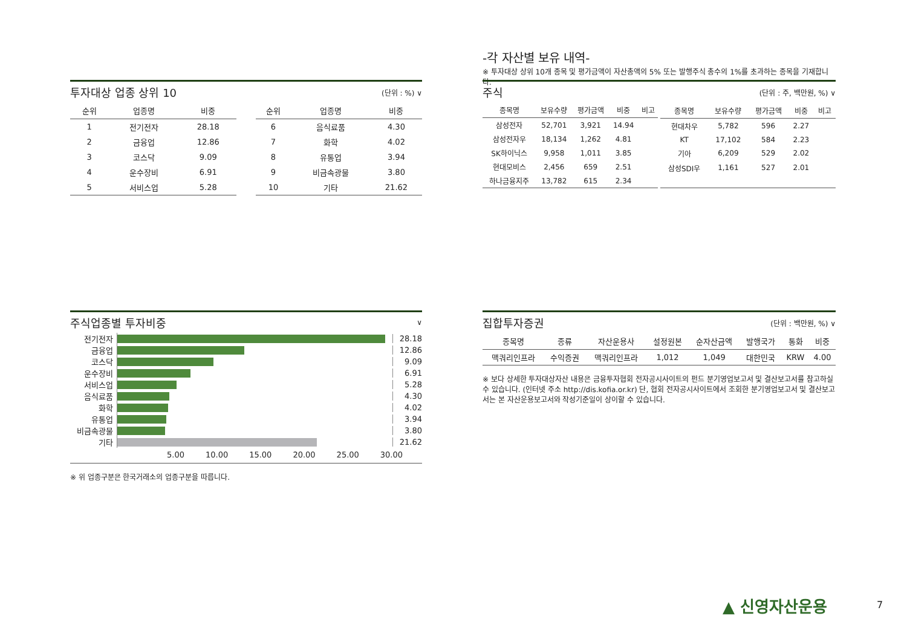-각 자산별 보유 내역-
※ 투자대상 상위 10개 종목 및 평가금액이 자산총액의 5% 또는 발행주식 총수의 1%를 초과하는 종목을 기재합니다.
투자대상 업종 상위 10 (단위 : %) ∨
| 순위 | 업종명 | 비중 |
| --- | --- | --- |
| 1 | 전기전자 | 28.18 |
| 2 | 금융업 | 12.86 |
| 3 | 코스닥 | 9.09 |
| 4 | 운수장비 | 6.91 |
| 5 | 서비스업 | 5.28 |
| 순위 | 업종명 | 비중 |
| --- | --- | --- |
| 6 | 음식료품 | 4.30 |
| 7 | 화학 | 4.02 |
| 8 | 유통업 | 3.94 |
| 9 | 비금속광물 | 3.80 |
| 10 | 기타 | 21.62 |
주식 (단위 : 주, 백만원, %) ∨
| 종목명 | 보유수량 | 평가금액 | 비중 | 비고 |
| --- | --- | --- | --- | --- |
| 삼성전자 | 52,701 | 3,921 | 14.94 | |
| 삼성전자우 | 18,134 | 1,262 | 4.81 | |
| SK하이닉스 | 9,958 | 1,011 | 3.85 | |
| 현대모비스 | 2,456 | 659 | 2.51 | |
| 하나금융지주 | 13,782 | 615 | 2.34 | |
| 종목명 | 보유수량 | 평가금액 | 비중 | 비고 |
| --- | --- | --- | --- | --- |
| 현대차우 | 5,782 | 596 | 2.27 | |
| KT | 17,102 | 584 | 2.23 | |
| 기아 | 6,209 | 529 | 2.02 | |
| 삼성SDI우 | 1,161 | 527 | 2.01 | |
주식업종별 투자비중 ∨
전기전자 28.18
금융업 12.86
코스닥 9.09
운수장비 6.91
서비스업 5.28
음식료품 4.30
화학 4.02
유통업 3.94
비금속광물 3.80
기타 21.62
5.00 10.00 15.00 20.00 25.00 30.00
※ 위 업종구분은 한국거래소의 업종구분을 따릅니다.
집합투자증권 (단위 : 백만원, %) ∨
| 종목명 | 종류 | 자산운용사 | 설정원본 | 순자산금액 | 발행국가 | 통화 | 비중 |
| --- | --- | --- | --- | --- | --- | --- | --- |
| 맥쿼리인프라 | 수익증권 | 맥쿼리인프라 | 1,012 | 1,049 | 대한민국 | KRW | 4.00 |
※ 보다 상세한 투자대상자산 내용은 금융투자협회 전자공시사이트의 펀드 분기영업보고서 및 결산보고서를 참고하실 수 있습니다. (인터넷 주소 http://dis.kofia.or.kr) 단, 협회 전자공시사이트에서 조회한 분기영업보고서 및 결산보고서는 본 자산운용보고서와 작성기준일이 상이할 수 있습니다.
▲ 신영자산운용 7